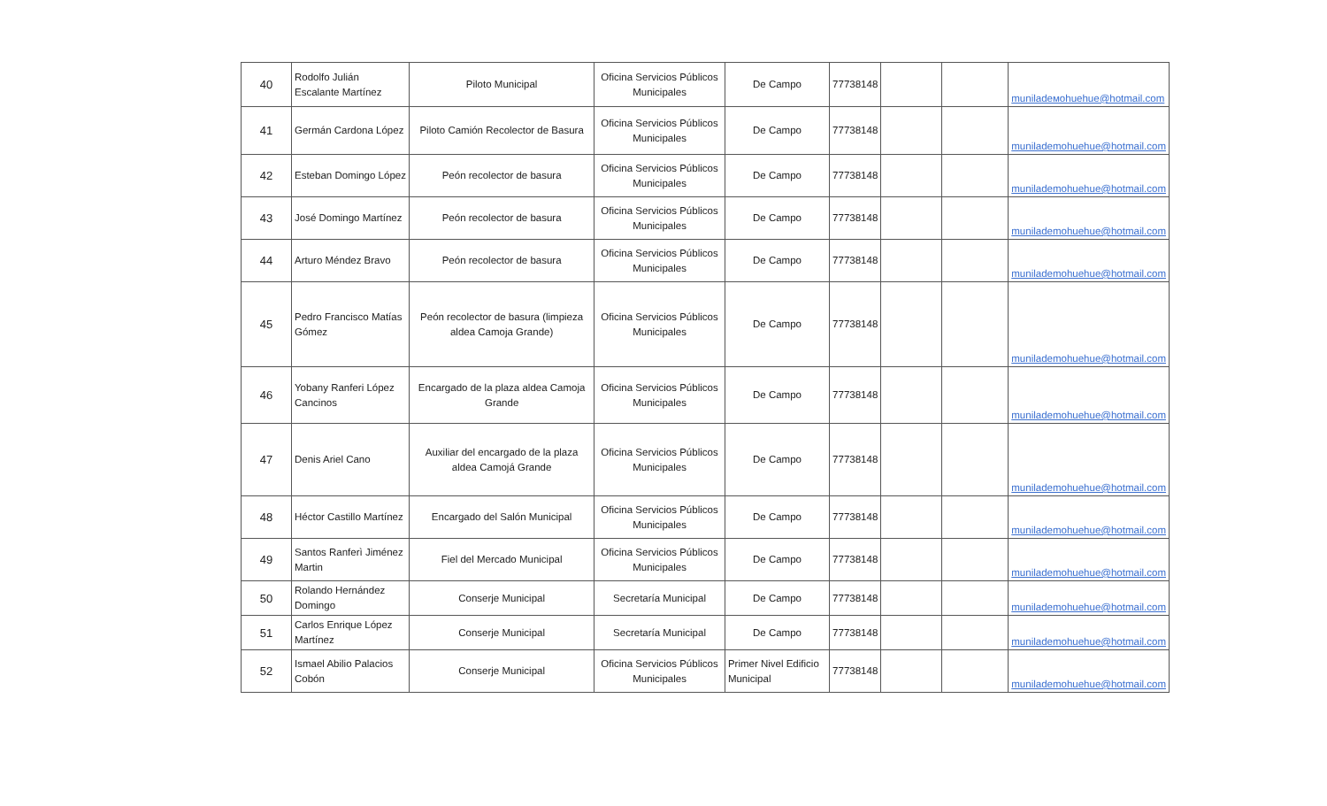| 40 | Rodolfo Julián Escalante Martínez | Piloto Municipal | Oficina Servicios Públicos Municipales | De Campo | 77738148 | | | muniladeмohuehue@hotmail.com |
| 41 | Germán Cardona López | Piloto Camión Recolector de Basura | Oficina Servicios Públicos Municipales | De Campo | 77738148 | | | munilademohuehue@hotmail.com |
| 42 | Esteban Domingo López | Peón recolector de basura | Oficina Servicios Públicos Municipales | De Campo | 77738148 | | | munilademohuehue@hotmail.com |
| 43 | José Domingo Martínez | Peón recolector de basura | Oficina Servicios Públicos Municipales | De Campo | 77738148 | | | munilademohuehue@hotmail.com |
| 44 | Arturo Méndez Bravo | Peón recolector de basura | Oficina Servicios Públicos Municipales | De Campo | 77738148 | | | munilademohuehue@hotmail.com |
| 45 | Pedro Francisco Matías Gómez | Peón recolector de basura (limpieza aldea Camoja Grande) | Oficina Servicios Públicos Municipales | De Campo | 77738148 | | | munilademohuehue@hotmail.com |
| 46 | Yobany Ranferi López Cancinos | Encargado de la plaza aldea Camoja Grande | Oficina Servicios Públicos Municipales | De Campo | 77738148 | | | munilademohuehue@hotmail.com |
| 47 | Denis Ariel Cano | Auxiliar del encargado de la plaza aldea Camojá Grande | Oficina Servicios Públicos Municipales | De Campo | 77738148 | | | munilademohuehue@hotmail.com |
| 48 | Héctor Castillo Martínez | Encargado del Salón Municipal | Oficina Servicios Públicos Municipales | De Campo | 77738148 | | | munilademohuehue@hotmail.com |
| 49 | Santos Ranferì Jiménez Martin | Fiel del Mercado Municipal | Oficina Servicios Públicos Municipales | De Campo | 77738148 | | | munilademohuehue@hotmail.com |
| 50 | Rolando Hernández Domingo | Conserje Municipal | Secretaría Municipal | De Campo | 77738148 | | | munilademohuehue@hotmail.com |
| 51 | Carlos Enrique López Martínez | Conserje Municipal | Secretaría Municipal | De Campo | 77738148 | | | munilademohuehue@hotmail.com |
| 52 | Ismael Abilio Palacios Cobón | Conserje Municipal | Oficina Servicios Públicos Municipales | Primer Nivel Edificio Municipal | 77738148 | | | munilademohuehue@hotmail.com |